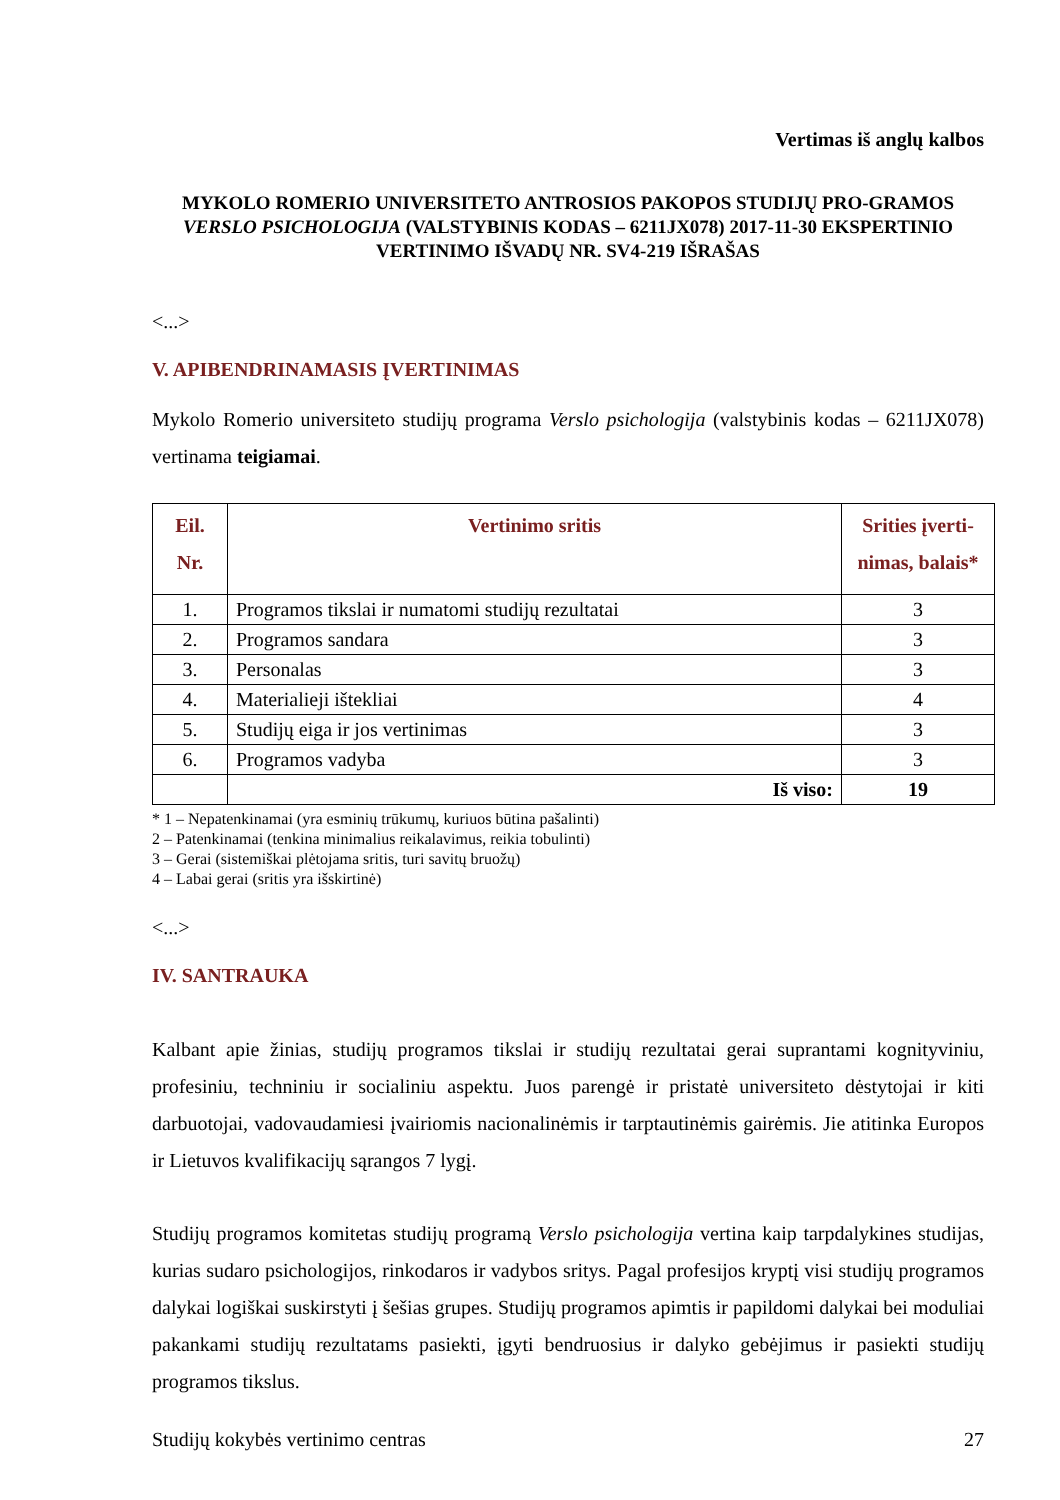Vertimas iš anglų kalbos
MYKOLO ROMERIO UNIVERSITETO ANTROSIOS PAKOPOS STUDIJŲ PRO-GRAMOS VERSLO PSICHOLOGIJA (VALSTYBINIS KODAS – 6211JX078) 2017-11-30 EKSPERTINIO VERTINIMO IŠVADŲ NR. SV4-219 IŠRAŠAS
<...>
V. APIBENDRINAMASIS ĮVERTINIMAS
Mykolo Romerio universiteto studijų programa Verslo psichologija (valstybinis kodas – 6211JX078) vertinama teigiamai.
| Eil. Nr. | Vertinimo sritis | Srities įverti-nimas, balais* |
| --- | --- | --- |
| 1. | Programos tikslai ir numatomi studijų rezultatai | 3 |
| 2. | Programos sandara | 3 |
| 3. | Personalas | 3 |
| 4. | Materialieji ištekliai | 4 |
| 5. | Studijų eiga ir jos vertinimas | 3 |
| 6. | Programos vadyba | 3 |
| | Iš viso: | 19 |
* 1 – Nepatenkinamai (yra esminių trūkumų, kuriuos būtina pašalinti)
2 – Patenkinamai (tenkina minimalius reikalavimus, reikia tobulinti)
3 – Gerai (sistemiškai plėtojama sritis, turi savitų bruožų)
4 – Labai gerai (sritis yra išskirtinė)
<...>
IV. SANTRAUKA
Kalbant apie žinias, studijų programos tikslai ir studijų rezultatai gerai suprantami kognityviniu, profesiniu, techniniu ir socialiniu aspektu. Juos parengė ir pristatė universiteto dėstytojai ir kiti darbuotojai, vadovaudamiesi įvairiomis nacionalinėmis ir tarptautinėmis gairėmis. Jie atitinka Europos ir Lietuvos kvalifikacijų sąrangos 7 lygį.
Studijų programos komitetas studijų programą Verslo psichologija vertina kaip tarpdalykines studijas, kurias sudaro psichologijos, rinkodaros ir vadybos sritys. Pagal profesijos kryptį visi studijų programos dalykai logiškai suskirstyti į šešias grupes. Studijų programos apimtis ir papildomi dalykai bei moduliai pakankami studijų rezultatams pasiekti, įgyti bendruosius ir dalyko gebėjimus ir pasiekti studijų programos tikslus.
Studijų kokybės vertinimo centras 27